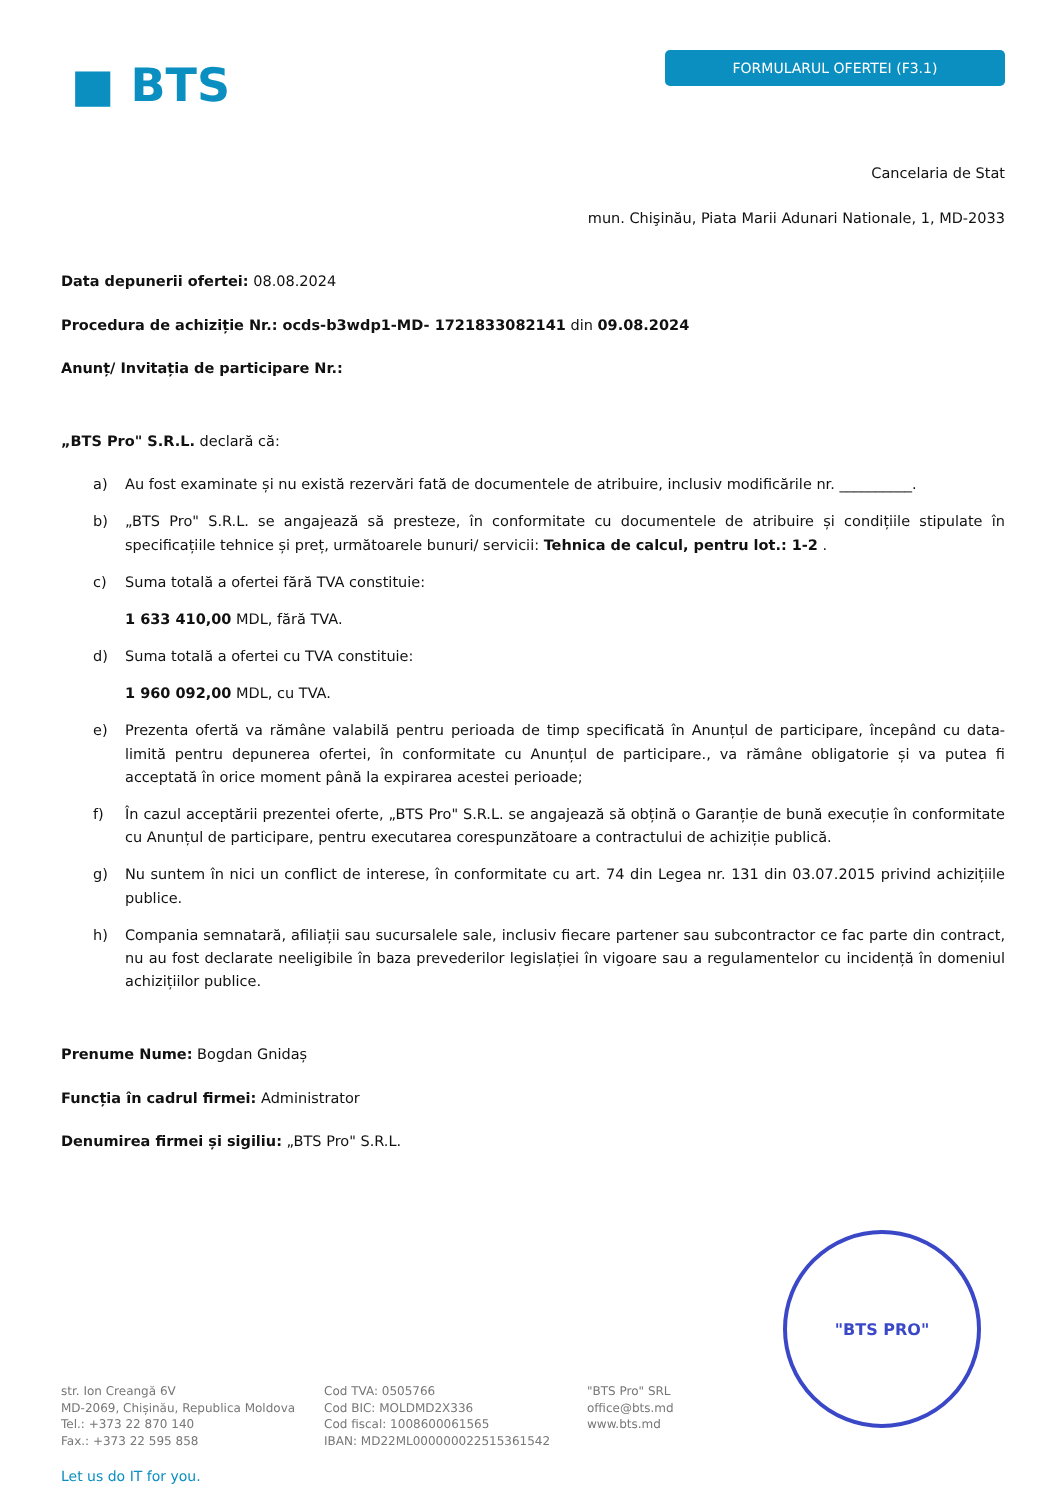■ BTS
FORMULARUL OFERTEI (F3.1)
Cancelaria de Stat
mun. Chişinău, Piata Marii Adunari Nationale, 1, MD-2033
Data depunerii ofertei: 08.08.2024
Procedura de achiziție Nr.: ocds-b3wdp1-MD- 1721833082141 din 09.08.2024
Anunț/ Invitația de participare Nr.:
„BTS Pro" S.R.L. declară că:
a) Au fost examinate și nu există rezervări fată de documentele de atribuire, inclusiv modificările nr. __________.
b) „BTS Pro" S.R.L. se angajează să presteze, în conformitate cu documentele de atribuire și condițiile stipulate în specificațiile tehnice și preț, următoarele bunuri/ servicii: Tehnica de calcul, pentru lot.: 1-2 .
c) Suma totală a ofertei fără TVA constituie:
1 633 410,00 MDL, fără TVA.
d) Suma totală a ofertei cu TVA constituie:
1 960 092,00 MDL, cu TVA.
e) Prezenta ofertă va rămâne valabilă pentru perioada de timp specificată în Anunțul de participare, începând cu data-limită pentru depunerea ofertei, în conformitate cu Anunțul de participare., va rămâne obligatorie și va putea fi acceptată în orice moment până la expirarea acestei perioade;
f) În cazul acceptării prezentei oferte, „BTS Pro" S.R.L. se angajează să obțină o Garanție de bună execuție în conformitate cu Anunțul de participare, pentru executarea corespunzătoare a contractului de achiziție publică.
g) Nu suntem în nici un conflict de interese, în conformitate cu art. 74 din Legea nr. 131 din 03.07.2015 privind achizițiile publice.
h) Compania semnatară, afiliații sau sucursalele sale, inclusiv fiecare partener sau subcontractor ce fac parte din contract, nu au fost declarate neeligibile în baza prevederilor legislației în vigoare sau a regulamentelor cu incidență în domeniul achizițiilor publice.
Prenume Nume: Bogdan Gnidaș
Funcția în cadrul firmei: Administrator
Denumirea firmei și sigiliu: „BTS Pro" S.R.L.
"BTS PRO"
str. Ion Creangă 6V
MD-2069, Chișinău, Republica Moldova
Tel.: +373 22 870 140
Fax.: +373 22 595 858
Cod TVA: 0505766
Cod BIC: MOLDMD2X336
Cod fiscal: 1008600061565
IBAN: MD22ML000000022515361542
"BTS Pro" SRL
office@bts.md
www.bts.md
Let us do IT for you.